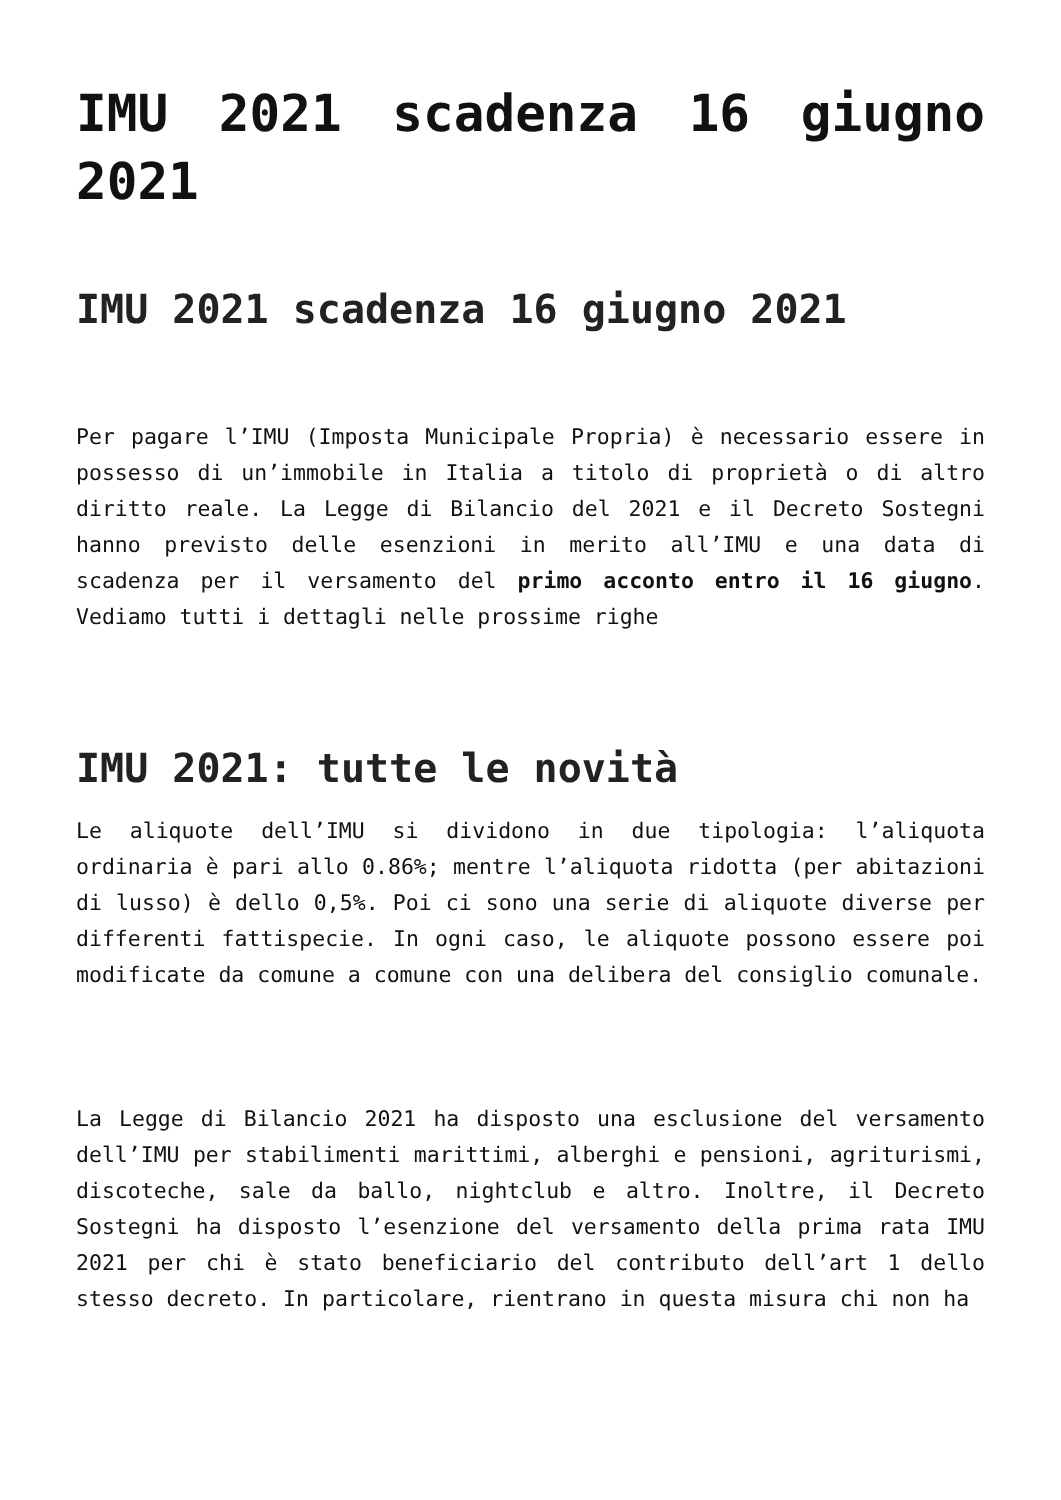IMU 2021 scadenza 16 giugno 2021
IMU 2021 scadenza 16 giugno 2021
Per pagare l’IMU (Imposta Municipale Propria) è necessario essere in possesso di un’immobile in Italia a titolo di proprietà o di altro diritto reale. La Legge di Bilancio del 2021 e il Decreto Sostegni hanno previsto delle esenzioni in merito all’IMU e una data di scadenza per il versamento del primo acconto entro il 16 giugno. Vediamo tutti i dettagli nelle prossime righe
IMU 2021: tutte le novità
Le aliquote dell’IMU si dividono in due tipologia: l’aliquota ordinaria è pari allo 0.86%; mentre l’aliquota ridotta (per abitazioni di lusso) è dello 0,5%. Poi ci sono una serie di aliquote diverse per differenti fattispecie. In ogni caso, le aliquote possono essere poi modificate da comune a comune con una delibera del consiglio comunale.
La Legge di Bilancio 2021 ha disposto una esclusione del versamento dell’IMU per stabilimenti marittimi, alberghi e pensioni, agriturismi, discoteche, sale da ballo, nightclub e altro. Inoltre, il Decreto Sostegni ha disposto l’esenzione del versamento della prima rata IMU 2021 per chi è stato beneficiario del contributo dell’art 1 dello stesso decreto. In particolare, rientrano in questa misura chi non ha